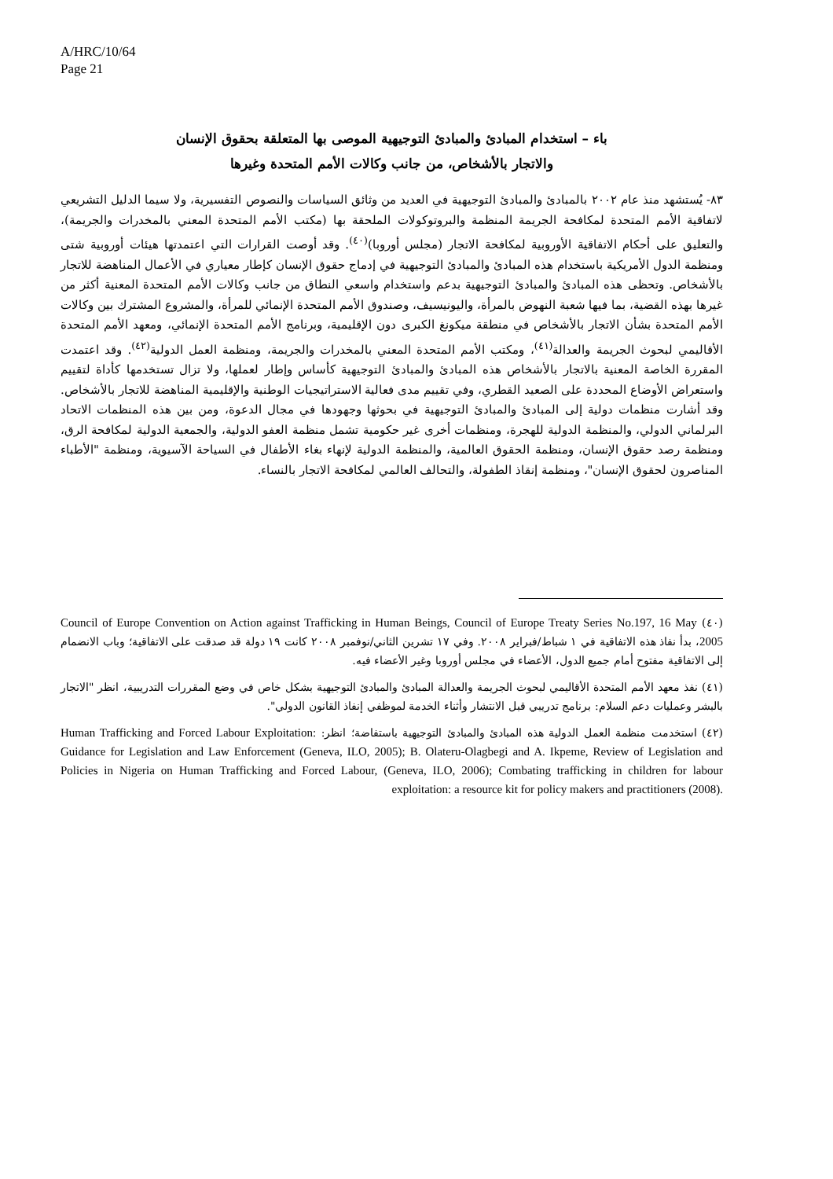A/HRC/10/64
Page 21
باء – استخدام المبادئ والمبادئ التوجيهية الموصى بها المتعلقة بحقوق الإنسان
والاتجار بالأشخاص، من جانب وكالات الأمم المتحدة وغيرها
٨٣- يُستشهد منذ عام ٢٠٠٢ بالمبادئ والمبادئ التوجيهية في العديد من وثائق السياسات والنصوص التفسيرية، ولا سيما الدليل التشريعي لاتفاقية الأمم المتحدة لمكافحة الجريمة المنظمة والبروتوكولات الملحقة بها (مكتب الأمم المتحدة المعني بالمخدرات والجريمة)، والتعليق على أحكام الاتفاقية الأوروبية لمكافحة الاتجار (مجلس أوروبا)<sup>(٤٠)</sup>. وقد أوصت القرارات التي اعتمدتها هيئات أوروبية شتى ومنظمة الدول الأمريكية باستخدام هذه المبادئ والمبادئ التوجيهية في إدماج حقوق الإنسان كإطار معياري في الأعمال المناهضة للاتجار بالأشخاص. وتحظى هذه المبادئ والمبادئ التوجيهية بدعم واستخدام واسعي النطاق من جانب وكالات الأمم المتحدة المعنية أكثر من غيرها بهذه القضية، بما فيها شعبة النهوض بالمرأة، واليونيسيف، وصندوق الأمم المتحدة الإنمائي للمرأة، والمشروع المشترك بين وكالات الأمم المتحدة بشأن الاتجار بالأشخاص في منطقة ميكونغ الكبرى دون الإقليمية، وبرنامج الأمم المتحدة الإنمائي، ومعهد الأمم المتحدة الأقاليمي لبحوث الجريمة والعدالة<sup>(٤١)</sup>، ومكتب الأمم المتحدة المعني بالمخدرات والجريمة، ومنظمة العمل الدولية<sup>(٤٢)</sup>. وقد اعتمدت المقررة الخاصة المعنية بالاتجار بالأشخاص هذه المبادئ والمبادئ التوجيهية كأساس وإطار لعملها، ولا تزال تستخدمها كأداة لتقييم واستعراض الأوضاع المحددة على الصعيد القطري، وفي تقييم مدى فعالية الاستراتيجيات الوطنية والإقليمية المناهضة للاتجار بالأشخاص. وقد أشارت منظمات دولية إلى المبادئ والمبادئ التوجيهية في بحوثها وجهودها في مجال الدعوة، ومن بين هذه المنظمات الاتحاد البرلماني الدولي، والمنظمة الدولية للهجرة، ومنظمات أخرى غير حكومية تشمل منظمة العفو الدولية، والجمعية الدولية لمكافحة الرق، ومنظمة رصد حقوق الإنسان، ومنظمة الحقوق العالمية، والمنظمة الدولية لإنهاء بغاء الأطفال في السياحة الآسيوية، ومنظمة "الأطباء المناصرون لحقوق الإنسان"، ومنظمة إنقاذ الطفولة، والتحالف العالمي لمكافحة الاتجار بالنساء.
(٤٠) Council of Europe Convention on Action against Trafficking in Human Beings, Council of Europe Treaty Series No.197, 16 May 2005، بدأ نفاذ هذه الاتفاقية في ١ شباط/فبراير ٢٠٠٨. وفي ١٧ تشرين الثاني/نوفمبر ٢٠٠٨ كانت ١٩ دولة قد صدقت على الاتفاقية؛ وباب الانضمام إلى الاتفاقية مفتوح أمام جميع الدول، الأعضاء في مجلس أوروبا وغير الأعضاء فيه.
(٤١) نفذ معهد الأمم المتحدة الأقاليمي لبحوث الجريمة والعدالة المبادئ والمبادئ التوجيهية بشكل خاص في وضع المقررات التدريبية، انظر "الاتجار بالبشر وعمليات دعم السلام: برنامج تدريبي قبل الانتشار وأثناء الخدمة لموظفي إنفاذ القانون الدولي".
(٤٢) استخدمت منظمة العمل الدولية هذه المبادئ والمبادئ التوجيهية باستفاضة؛ انظر: Human Trafficking and Forced Labour Exploitation: Guidance for Legislation and Law Enforcement (Geneva, ILO, 2005); B. Olateru-Olagbegi and A. Ikpeme, Review of Legislation and Policies in Nigeria on Human Trafficking and Forced Labour, (Geneva, ILO, 2006); Combating trafficking in children for labour exploitation: a resource kit for policy makers and practitioners (2008).